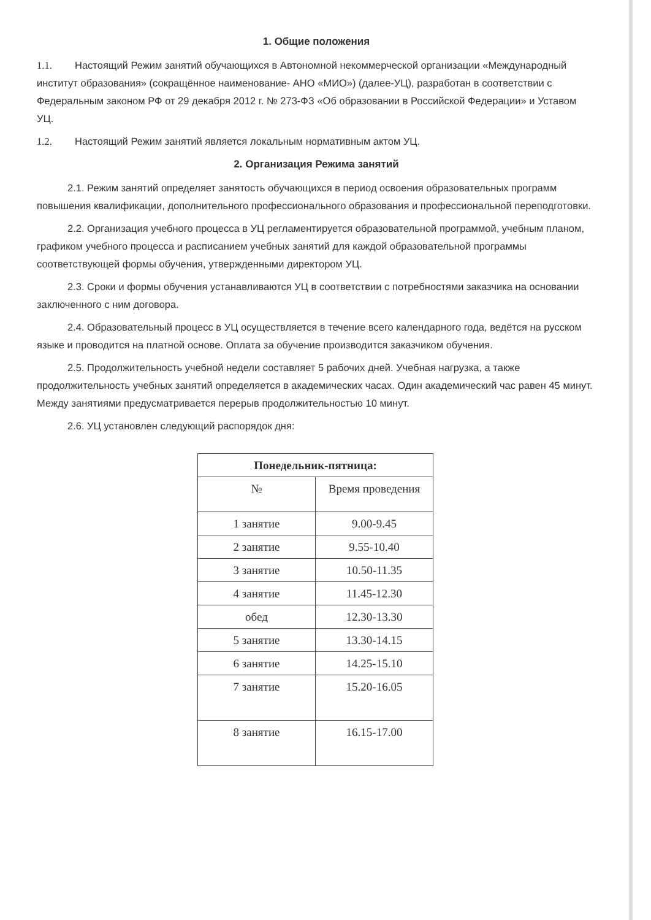1. Общие положения
1.1. Настоящий Режим занятий обучающихся в Автономной некоммерческой организации «Международный институт образования» (сокращённое наименование- АНО «МИО») (далее-УЦ), разработан в соответствии с Федеральным законом РФ от 29 декабря 2012 г. № 273-ФЗ «Об образовании в Российской Федерации» и Уставом УЦ.
1.2. Настоящий Режим занятий является локальным нормативным актом УЦ.
2. Организация Режима занятий
2.1. Режим занятий определяет занятость обучающихся в период освоения образовательных программ повышения квалификации, дополнительного профессионального образования и профессиональной переподготовки.
2.2. Организация учебного процесса в УЦ регламентируется образовательной программой, учебным планом, графиком учебного процесса и расписанием учебных занятий для каждой образовательной программы соответствующей формы обучения, утвержденными директором УЦ.
2.3. Сроки и формы обучения устанавливаются УЦ в соответствии с потребностями заказчика на основании заключенного с ним договора.
2.4. Образовательный процесс в УЦ осуществляется в течение всего календарного года, ведётся на русском языке и проводится на платной основе. Оплата за обучение производится заказчиком обучения.
2.5. Продолжительность учебной недели составляет 5 рабочих дней. Учебная нагрузка, а также продолжительность учебных занятий определяется в академических часах. Один академический час равен 45 минут. Между занятиями предусматривается перерыв продолжительностью 10 минут.
2.6. УЦ установлен следующий распорядок дня:
| Понедельник-пятница: | |
| --- | --- |
| № | Время проведения |
| 1 занятие | 9.00-9.45 |
| 2 занятие | 9.55-10.40 |
| 3 занятие | 10.50-11.35 |
| 4 занятие | 11.45-12.30 |
| обед | 12.30-13.30 |
| 5 занятие | 13.30-14.15 |
| 6 занятие | 14.25-15.10 |
| 7 занятие | 15.20-16.05 |
| 8 занятие | 16.15-17.00 |